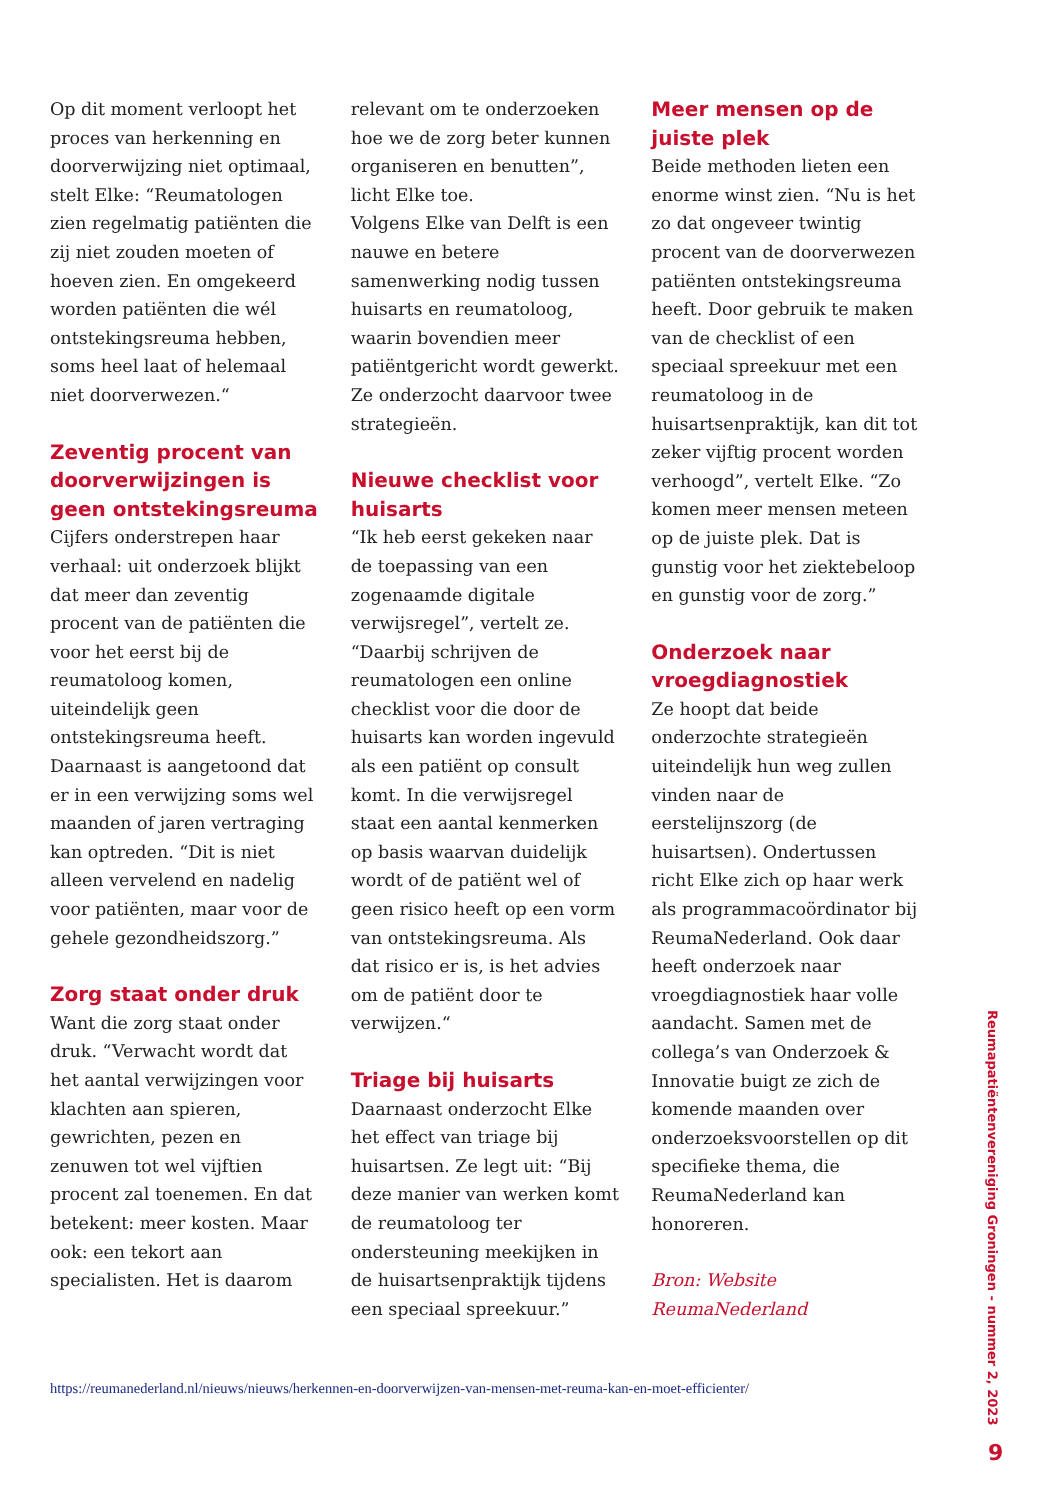Op dit moment verloopt het proces van herkenning en doorverwijzing niet optimaal, stelt Elke: “Reumatologen zien regelmatig patiënten die zij niet zouden moeten of hoeven zien. En omgekeerd worden patiënten die wél ontstekingsreuma hebben, soms heel laat of helemaal niet doorverwezen.“
Zeventig procent van doorverwijzingen is geen ontstekingsreuma
Cijfers onderstrepen haar verhaal: uit onderzoek blijkt dat meer dan zeventig procent van de patiënten die voor het eerst bij de reumatoloog komen, uiteindelijk geen ontstekingsreuma heeft. Daarnaast is aangetoond dat er in een verwijzing soms wel maanden of jaren vertraging kan optreden. “Dit is niet alleen vervelend en nadelig voor patiënten, maar voor de gehele gezondheidszorg.”
Zorg staat onder druk
Want die zorg staat onder druk. “Verwacht wordt dat het aantal verwijzingen voor klachten aan spieren, gewrichten, pezen en zenuwen tot wel vijftien procent zal toenemen. En dat betekent: meer kosten. Maar ook: een tekort aan specialisten. Het is daarom
relevant om te onderzoeken hoe we de zorg beter kunnen organiseren en benutten”, licht Elke toe.
Volgens Elke van Delft is een nauwe en betere samenwerking nodig tussen huisarts en reumatoloog, waarin bovendien meer patiëntgericht wordt gewerkt. Ze onderzocht daarvoor twee strategieën.
Nieuwe checklist voor huisarts
“Ik heb eerst gekeken naar de toepassing van een zogenaamde digitale verwijsregel”, vertelt ze. “Daarbij schrijven de reumatologen een online checklist voor die door de huisarts kan worden ingevuld als een patiënt op consult komt. In die verwijsregel staat een aantal kenmerken op basis waarvan duidelijk wordt of de patiënt wel of geen risico heeft op een vorm van ontstekingsreuma. Als dat risico er is, is het advies om de patiënt door te verwijzen.“
Triage bij huisarts
Daarnaast onderzocht Elke het effect van triage bij huisartsen. Ze legt uit: “Bij deze manier van werken komt de reumatoloog ter ondersteuning meekijken in de huisartsenpraktijk tijdens een speciaal spreekuur.”
Meer mensen op de juiste plek
Beide methoden lieten een enorme winst zien. “Nu is het zo dat ongeveer twintig procent van de doorverwezen patiënten ontstekingsreuma heeft. Door gebruik te maken van de checklist of een speciaal spreekuur met een reumatoloog in de huisartsenpraktijk, kan dit tot zeker vijftig procent worden verhoogd”, vertelt Elke. “Zo komen meer mensen meteen op de juiste plek. Dat is gunstig voor het ziektebeloop en gunstig voor de zorg.”
Onderzoek naar vroegdiagnostiek
Ze hoopt dat beide onderzochte strategieën uiteindelijk hun weg zullen vinden naar de eerstelijnszorg (de huisartsen). Ondertussen richt Elke zich op haar werk als programmacoördinator bij ReumaNederland. Ook daar heeft onderzoek naar vroegdiagnostiek haar volle aandacht. Samen met de collega’s van Onderzoek & Innovatie buigt ze zich de komende maanden over onderzoeksvoorstellen op dit specifieke thema, die ReumaNederland kan honoreren.
Bron: Website ReumaNederland
https://reumanederland.nl/nieuws/nieuws/herkennen-en-doorverwijzen-van-mensen-met-reuma-kan-en-moet-efficienter/
Reumapatiëntenvereniging Groningen - nummer 2, 2023
9